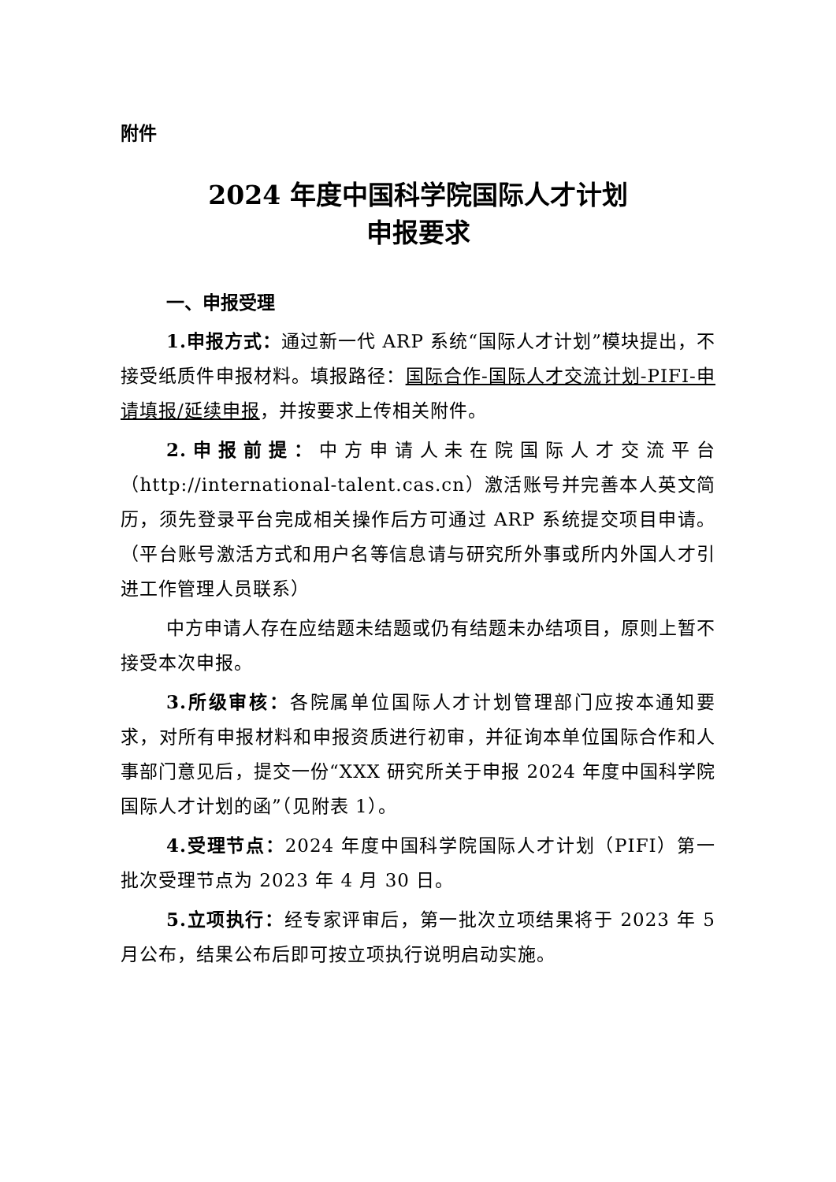附件
2024 年度中国科学院国际人才计划
申报要求
一、申报受理
1.申报方式：通过新一代 ARP 系统“国际人才计划”模块提出，不接受纸质件申报材料。填报路径：国际合作-国际人才交流计划-PIFI-申请填报/延续申报，并按要求上传相关附件。
2.申报前提：中方申请人未在院国际人才交流平台（http://international-talent.cas.cn）激活账号并完善本人英文简历，须先登录平台完成相关操作后方可通过 ARP 系统提交项目申请。（平台账号激活方式和用户名等信息请与研究所外事或所内外国人才引进工作管理人员联系）
中方申请人存在应结题未结题或仍有结题未办结项目，原则上暂不接受本次申报。
3.所级审核：各院属单位国际人才计划管理部门应按本通知要求，对所有申报材料和申报资质进行初审，并征询本单位国际合作和人事部门意见后，提交一份“XXX 研究所关于申报 2024 年度中国科学院国际人才计划的函”（见附表 1）。
4.受理节点：2024 年度中国科学院国际人才计划（PIFI）第一批次受理节点为 2023 年 4 月 30 日。
5.立项执行：经专家评审后，第一批次立项结果将于 2023 年 5 月公布，结果公布后即可按立项执行说明启动实施。